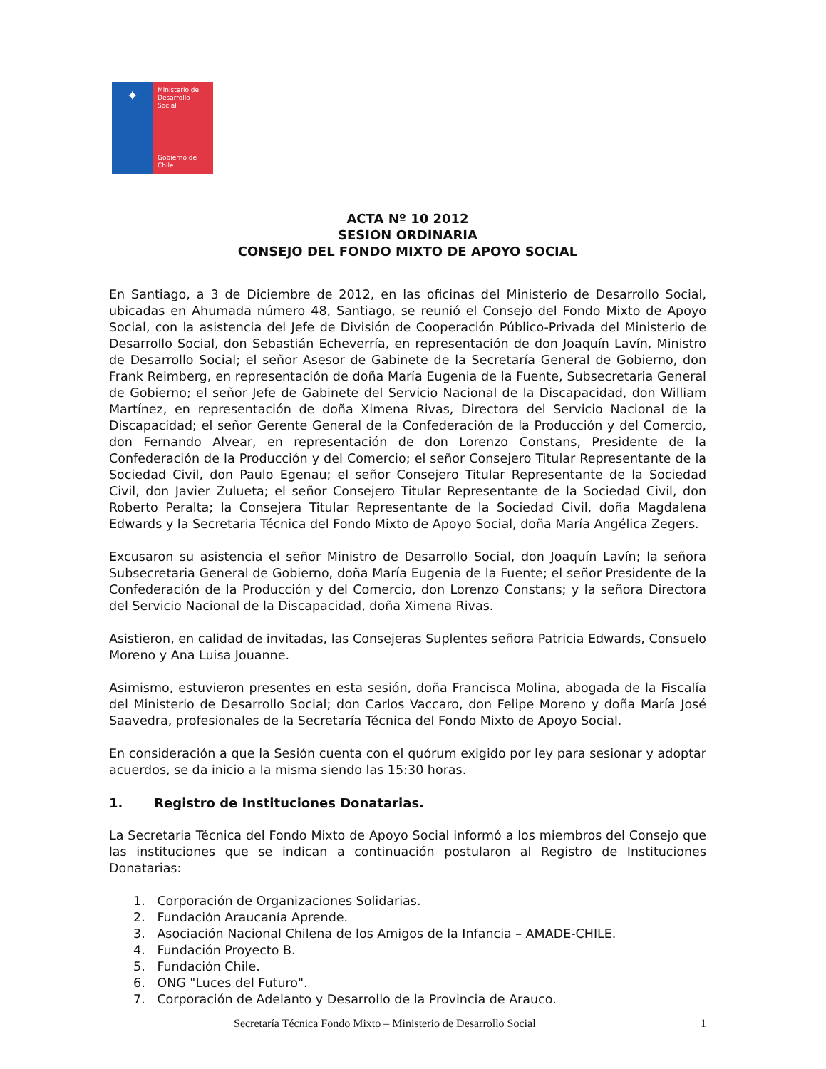✦
Ministerio de
Desarrollo
Social
Gobierno de Chile
ACTA Nº 10 2012
SESION ORDINARIA
CONSEJO DEL FONDO MIXTO DE APOYO SOCIAL
En Santiago, a 3 de Diciembre de 2012, en las oficinas del Ministerio de Desarrollo Social, ubicadas en Ahumada número 48, Santiago, se reunió el Consejo del Fondo Mixto de Apoyo Social, con la asistencia del Jefe de División de Cooperación Público-Privada del Ministerio de Desarrollo Social, don Sebastián Echeverría, en representación de don Joaquín Lavín, Ministro de Desarrollo Social; el señor Asesor de Gabinete de la Secretaría General de Gobierno, don Frank Reimberg, en representación de doña María Eugenia de la Fuente, Subsecretaria General de Gobierno; el señor Jefe de Gabinete del Servicio Nacional de la Discapacidad, don William Martínez, en representación de doña Ximena Rivas, Directora del Servicio Nacional de la Discapacidad; el señor Gerente General de la Confederación de la Producción y del Comercio, don Fernando Alvear, en representación de don Lorenzo Constans, Presidente de la Confederación de la Producción y del Comercio; el señor Consejero Titular Representante de la Sociedad Civil, don Paulo Egenau; el señor Consejero Titular Representante de la Sociedad Civil, don Javier Zulueta; el señor Consejero Titular Representante de la Sociedad Civil, don Roberto Peralta; la Consejera Titular Representante de la Sociedad Civil, doña Magdalena Edwards y la Secretaria Técnica del Fondo Mixto de Apoyo Social, doña María Angélica Zegers.
Excusaron su asistencia el señor Ministro de Desarrollo Social, don Joaquín Lavín; la señora Subsecretaria General de Gobierno, doña María Eugenia de la Fuente; el señor Presidente de la Confederación de la Producción y del Comercio, don Lorenzo Constans; y la señora Directora del Servicio Nacional de la Discapacidad, doña Ximena Rivas.
Asistieron, en calidad de invitadas, las Consejeras Suplentes señora Patricia Edwards, Consuelo Moreno y Ana Luisa Jouanne.
Asimismo, estuvieron presentes en esta sesión, doña Francisca Molina, abogada de la Fiscalía del Ministerio de Desarrollo Social; don Carlos Vaccaro, don Felipe Moreno y doña María José Saavedra, profesionales de la Secretaría Técnica del Fondo Mixto de Apoyo Social.
En consideración a que la Sesión cuenta con el quórum exigido por ley para sesionar y adoptar acuerdos, se da inicio a la misma siendo las 15:30 horas.
1. Registro de Instituciones Donatarias.
La Secretaria Técnica del Fondo Mixto de Apoyo Social informó a los miembros del Consejo que las instituciones que se indican a continuación postularon al Registro de Instituciones Donatarias:
1. Corporación de Organizaciones Solidarias.
2. Fundación Araucanía Aprende.
3. Asociación Nacional Chilena de los Amigos de la Infancia – AMADE-CHILE.
4. Fundación Proyecto B.
5. Fundación Chile.
6. ONG "Luces del Futuro".
7. Corporación de Adelanto y Desarrollo de la Provincia de Arauco.
Secretaría Técnica Fondo Mixto – Ministerio de Desarrollo Social 1